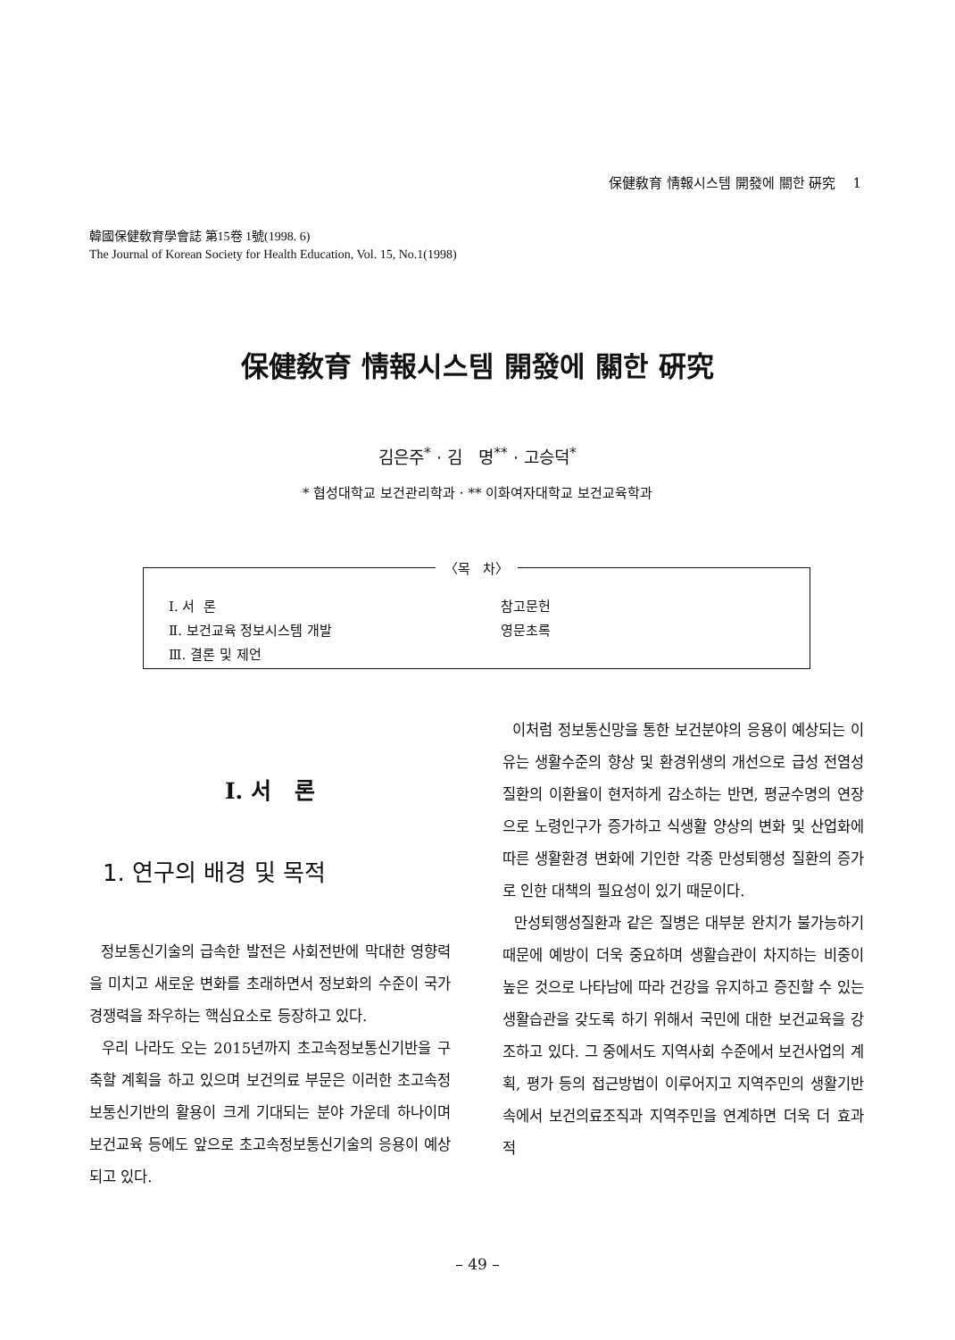保健敎育 情報시스템 開發에 關한 硏究 1
韓國保健敎育學會誌 第15卷 1號(1998. 6)
The Journal of Korean Society for Health Education, Vol. 15, No.1(1998)
保健敎育 情報시스템 開發에 關한 硏究
김은주<sup>*</sup> · 김 명<sup>**</sup> · 고승덕<sup>*</sup>
* 협성대학교 보건관리학과 · ** 이화여자대학교 보건교육학과
〈목 차〉
Ⅰ. 서 론
Ⅱ. 보건교육 정보시스템 개발
Ⅲ. 결론 및 제언
참고문헌
영문초록
Ⅰ. 서 론
1. 연구의 배경 및 목적
정보통신기술의 급속한 발전은 사회전반에 막대한 영향력을 미치고 새로운 변화를 초래하면서 정보화의 수준이 국가경쟁력을 좌우하는 핵심요소로 등장하고 있다.
우리 나라도 오는 2015년까지 초고속정보통신기반을 구축할 계획을 하고 있으며 보건의료 부문은 이러한 초고속정보통신기반의 활용이 크게 기대되는 분야 가운데 하나이며 보건교육 등에도 앞으로 초고속정보통신기술의 응용이 예상되고 있다.
이처럼 정보통신망을 통한 보건분야의 응용이 예상되는 이유는 생활수준의 향상 및 환경위생의 개선으로 급성 전염성질환의 이환율이 현저하게 감소하는 반면, 평균수명의 연장으로 노령인구가 증가하고 식생활 양상의 변화 및 산업화에 따른 생활환경 변화에 기인한 각종 만성퇴행성 질환의 증가로 인한 대책의 필요성이 있기 때문이다.
만성퇴행성질환과 같은 질병은 대부분 완치가 불가능하기 때문에 예방이 더욱 중요하며 생활습관이 차지하는 비중이 높은 것으로 나타남에 따라 건강을 유지하고 증진할 수 있는 생활습관을 갖도록 하기 위해서 국민에 대한 보건교육을 강조하고 있다. 그 중에서도 지역사회 수준에서 보건사업의 계획, 평가 등의 접근방법이 이루어지고 지역주민의 생활기반속에서 보건의료조직과 지역주민을 연계하면 더욱 더 효과적
– 49 –